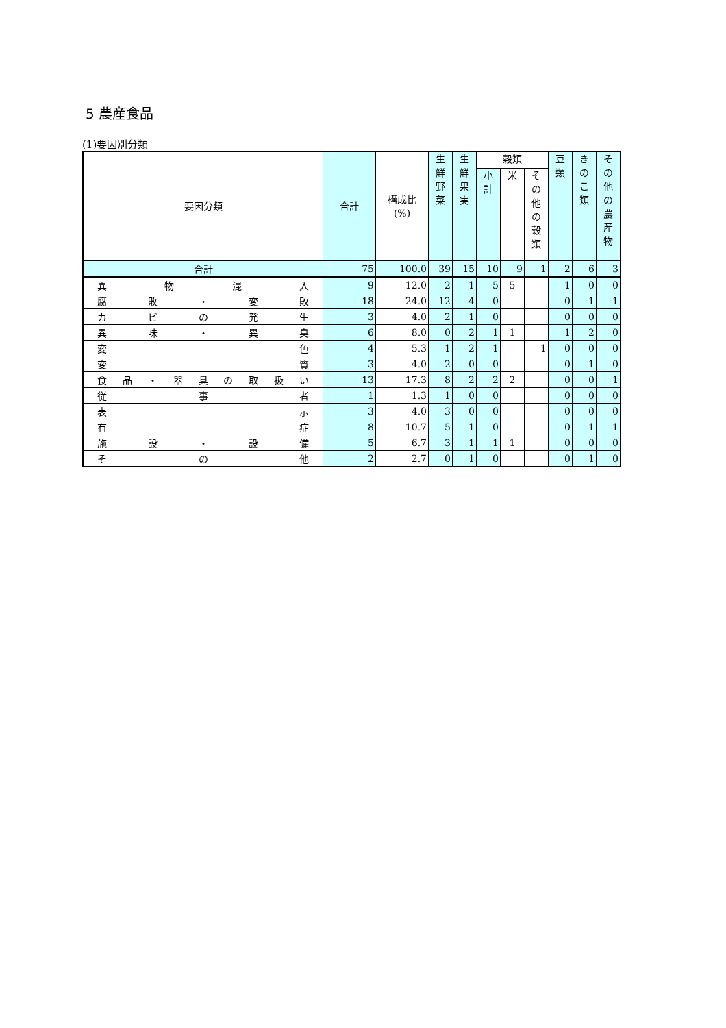5 農産食品
(1)要因別分類
| 要因分類 | 合計 | 構成比 (%) | 生 鮮 野 菜 | 生 鮮 果 実 | 穀類 | | | 豆 類 | き の こ 類 | そ の 他 の 農 産 物 |
| --- | --- | --- | --- | --- | --- | --- | --- | --- | --- | --- |
| | | | | | 小 計 | 米 | そ の 他 の 穀 類 | | | |
| 合計 | 75 | 100.0 | 39 | 15 | 10 | 9 | 1 | 2 | 6 | 3 |
| 異物混入 | 9 | 12.0 | 2 | 1 | 5 | 5 | | 1 | 0 | 0 |
| 腐敗・変敗 | 18 | 24.0 | 12 | 4 | 0 | | | 0 | 1 | 1 |
| カビの発生 | 3 | 4.0 | 2 | 1 | 0 | | | 0 | 0 | 0 |
| 異味・異臭 | 6 | 8.0 | 0 | 2 | 1 | 1 | | 1 | 2 | 0 |
| 変色 | 4 | 5.3 | 1 | 2 | 1 | | 1 | 0 | 0 | 0 |
| 変質 | 3 | 4.0 | 2 | 0 | 0 | | | 0 | 1 | 0 |
| 食品・器具の取扱い | 13 | 17.3 | 8 | 2 | 2 | 2 | | 0 | 0 | 1 |
| 従事者 | 1 | 1.3 | 1 | 0 | 0 | | | 0 | 0 | 0 |
| 表示 | 3 | 4.0 | 3 | 0 | 0 | | | 0 | 0 | 0 |
| 有症 | 8 | 10.7 | 5 | 1 | 0 | | | 0 | 1 | 1 |
| 施設・設備 | 5 | 6.7 | 3 | 1 | 1 | 1 | | 0 | 0 | 0 |
| その他 | 2 | 2.7 | 0 | 1 | 0 | | | 0 | 1 | 0 |